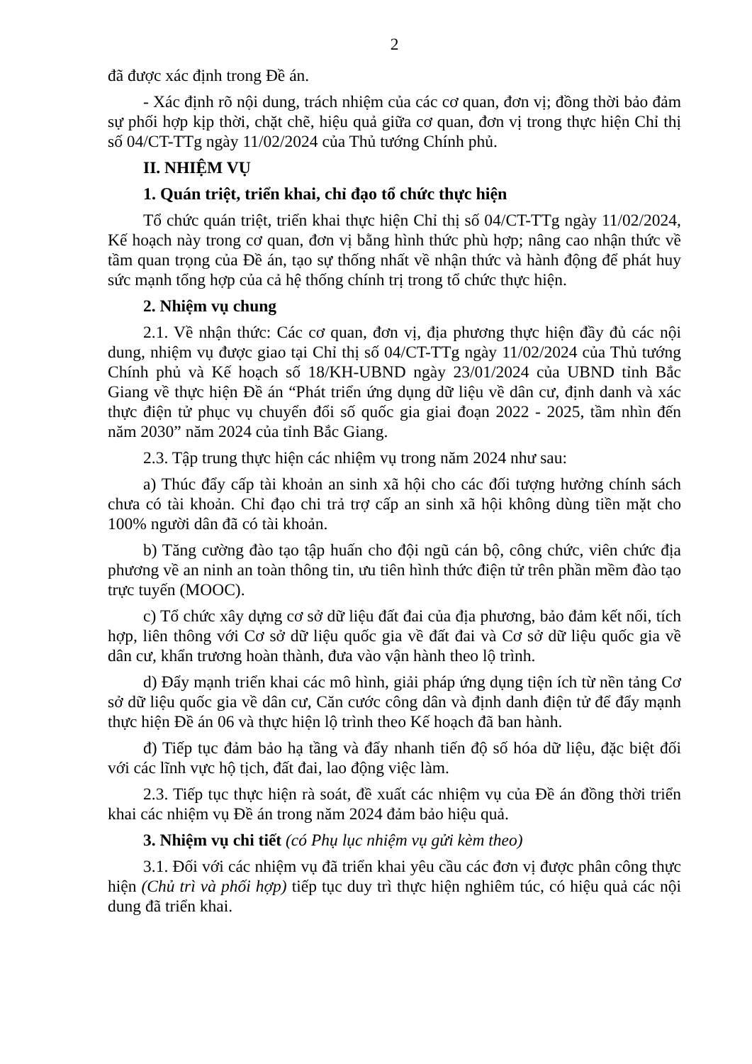2
đã được xác định trong Đề án.
- Xác định rõ nội dung, trách nhiệm của các cơ quan, đơn vị; đồng thời bảo đảm sự phối hợp kịp thời, chặt chẽ, hiệu quả giữa cơ quan, đơn vị trong thực hiện Chỉ thị số 04/CT-TTg ngày 11/02/2024 của Thủ tướng Chính phủ.
II. NHIỆM VỤ
1. Quán triệt, triển khai, chỉ đạo tổ chức thực hiện
Tổ chức quán triệt, triển khai thực hiện Chỉ thị số 04/CT-TTg ngày 11/02/2024, Kế hoạch này trong cơ quan, đơn vị bằng hình thức phù hợp; nâng cao nhận thức về tầm quan trọng của Đề án, tạo sự thống nhất về nhận thức và hành động để phát huy sức mạnh tổng hợp của cả hệ thống chính trị trong tổ chức thực hiện.
2. Nhiệm vụ chung
2.1. Về nhận thức: Các cơ quan, đơn vị, địa phương thực hiện đầy đủ các nội dung, nhiệm vụ được giao tại Chỉ thị số 04/CT-TTg ngày 11/02/2024 của Thủ tướng Chính phủ và Kế hoạch số 18/KH-UBND ngày 23/01/2024 của UBND tỉnh Bắc Giang về thực hiện Đề án “Phát triển ứng dụng dữ liệu về dân cư, định danh và xác thực điện tử phục vụ chuyển đổi số quốc gia giai đoạn 2022 - 2025, tầm nhìn đến năm 2030” năm 2024 của tỉnh Bắc Giang.
2.3. Tập trung thực hiện các nhiệm vụ trong năm 2024 như sau:
a) Thúc đẩy cấp tài khoản an sinh xã hội cho các đối tượng hưởng chính sách chưa có tài khoản. Chỉ đạo chi trả trợ cấp an sinh xã hội không dùng tiền mặt cho 100% người dân đã có tài khoản.
b) Tăng cường đào tạo tập huấn cho đội ngũ cán bộ, công chức, viên chức địa phương về an ninh an toàn thông tin, ưu tiên hình thức điện tử trên phần mềm đào tạo trực tuyến (MOOC).
c) Tổ chức xây dựng cơ sở dữ liệu đất đai của địa phương, bảo đảm kết nối, tích hợp, liên thông với Cơ sở dữ liệu quốc gia về đất đai và Cơ sở dữ liệu quốc gia về dân cư, khẩn trương hoàn thành, đưa vào vận hành theo lộ trình.
d) Đẩy mạnh triển khai các mô hình, giải pháp ứng dụng tiện ích từ nền tảng Cơ sở dữ liệu quốc gia về dân cư, Căn cước công dân và định danh điện tử để đẩy mạnh thực hiện Đề án 06 và thực hiện lộ trình theo Kế hoạch đã ban hành.
đ) Tiếp tục đảm bảo hạ tầng và đẩy nhanh tiến độ số hóa dữ liệu, đặc biệt đối với các lĩnh vực hộ tịch, đất đai, lao động việc làm.
2.3. Tiếp tục thực hiện rà soát, đề xuất các nhiệm vụ của Đề án đồng thời triển khai các nhiệm vụ Đề án trong năm 2024 đảm bảo hiệu quả.
3. Nhiệm vụ chi tiết (có Phụ lục nhiệm vụ gửi kèm theo)
3.1. Đối với các nhiệm vụ đã triển khai yêu cầu các đơn vị được phân công thực hiện (Chủ trì và phối hợp) tiếp tục duy trì thực hiện nghiêm túc, có hiệu quả các nội dung đã triển khai.